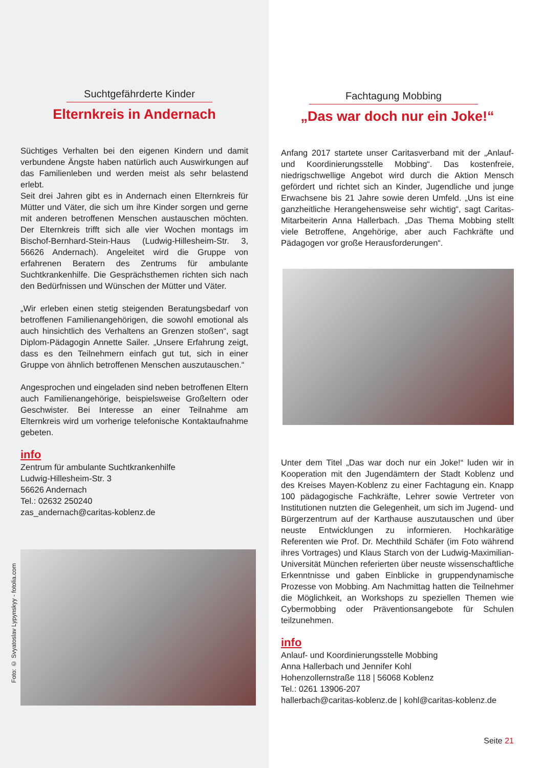Suchtgefährderte Kinder
Elternkreis in Andernach
Süchtiges Verhalten bei den eigenen Kindern und damit verbundene Ängste haben natürlich auch Auswirkungen auf das Familienleben und werden meist als sehr belastend erlebt.
Seit drei Jahren gibt es in Andernach einen Elternkreis für Mütter und Väter, die sich um ihre Kinder sorgen und gerne mit anderen betroffenen Menschen austauschen möchten. Der Elternkreis trifft sich alle vier Wochen montags im Bischof-Bernhard-Stein-Haus (Ludwig-Hillesheim-Str. 3, 56626 Andernach). Angeleitet wird die Gruppe von erfahrenen Beratern des Zentrums für ambulante Suchtkrankenhilfe. Die Gesprächsthemen richten sich nach den Bedürfnissen und Wünschen der Mütter und Väter.
„Wir erleben einen stetig steigenden Beratungsbedarf von betroffenen Familienangehörigen, die sowohl emotional als auch hinsichtlich des Verhaltens an Grenzen stoßen“, sagt Diplom-Pädagogin Annette Sailer. „Unsere Erfahrung zeigt, dass es den Teilnehmern einfach gut tut, sich in einer Gruppe von ähnlich betroffenen Menschen auszutauschen.“
Angesprochen und eingeladen sind neben betroffenen Eltern auch Familienangehörige, beispielsweise Großeltern oder Geschwister. Bei Interesse an einer Teilnahme am Elternkreis wird um vorherige telefonische Kontaktaufnahme gebeten.
info
Zentrum für ambulante Suchtkrankenhilfe
Ludwig-Hillesheim-Str. 3
56626 Andernach
Tel.: 02632 250240
zas_andernach@caritas-koblenz.de
Foto: © Svyatoslav Lypynskyy - fotolia.com
Fachtagung Mobbing
„Das war doch nur ein Joke!“
Anfang 2017 startete unser Caritasverband mit der „Anlauf- und Koordinierungsstelle Mobbing“. Das kostenfreie, niedrigschwellige Angebot wird durch die Aktion Mensch gefördert und richtet sich an Kinder, Jugendliche und junge Erwachsene bis 21 Jahre sowie deren Umfeld. „Uns ist eine ganzheitliche Herangehensweise sehr wichtig“, sagt Caritas-Mitarbeiterin Anna Hallerbach. „Das Thema Mobbing stellt viele Betroffene, Angehörige, aber auch Fachkräfte und Pädagogen vor große Herausforderungen“.
Unter dem Titel „Das war doch nur ein Joke!“ luden wir in Kooperation mit den Jugendämtern der Stadt Koblenz und des Kreises Mayen-Koblenz zu einer Fachtagung ein. Knapp 100 pädagogische Fachkräfte, Lehrer sowie Vertreter von Institutionen nutzten die Gelegenheit, um sich im Jugend- und Bürgerzentrum auf der Karthause auszutauschen und über neuste Entwicklungen zu informieren. Hochkarätige Referenten wie Prof. Dr. Mechthild Schäfer (im Foto während ihres Vortrages) und Klaus Starch von der Ludwig-Maximilian-Universität München referierten über neuste wissenschaftliche Erkenntnisse und gaben Einblicke in gruppendynamische Prozesse von Mobbing. Am Nachmittag hatten die Teilnehmer die Möglichkeit, an Workshops zu speziellen Themen wie Cybermobbing oder Präventionsangebote für Schulen teilzunehmen.
info
Anlauf- und Koordinierungsstelle Mobbing
Anna Hallerbach und Jennifer Kohl
Hohenzollernstraße 118 | 56068 Koblenz
Tel.: 0261 13906-207
hallerbach@caritas-koblenz.de | kohl@caritas-koblenz.de
Seite 21